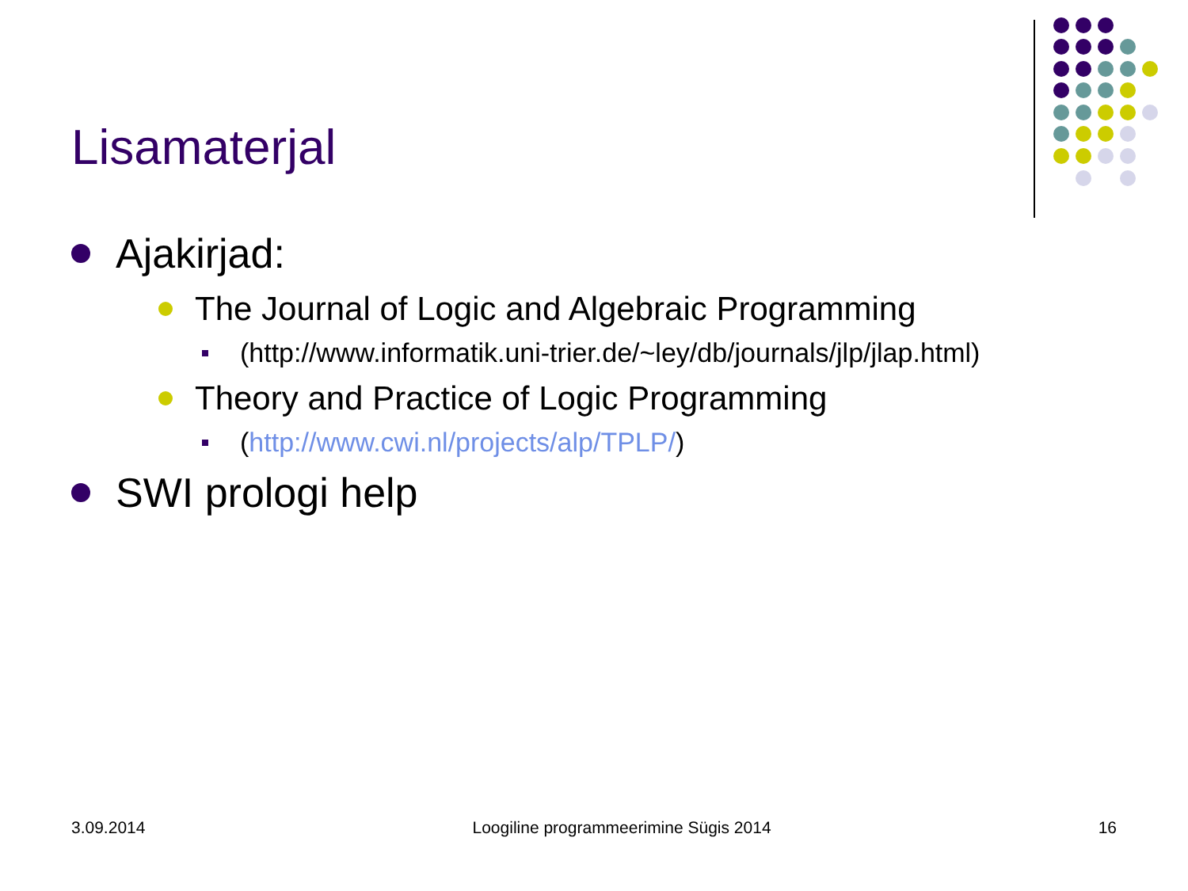Lisamaterjal
Ajakirjad:
The Journal of Logic and Algebraic Programming
(http://www.informatik.uni-trier.de/~ley/db/journals/jlp/jlap.html)
Theory and Practice of Logic Programming
(http://www.cwi.nl/projects/alp/TPLP/)
SWI prologi help
3.09.2014 Loogiline programmeerimine Sügis 2014 16